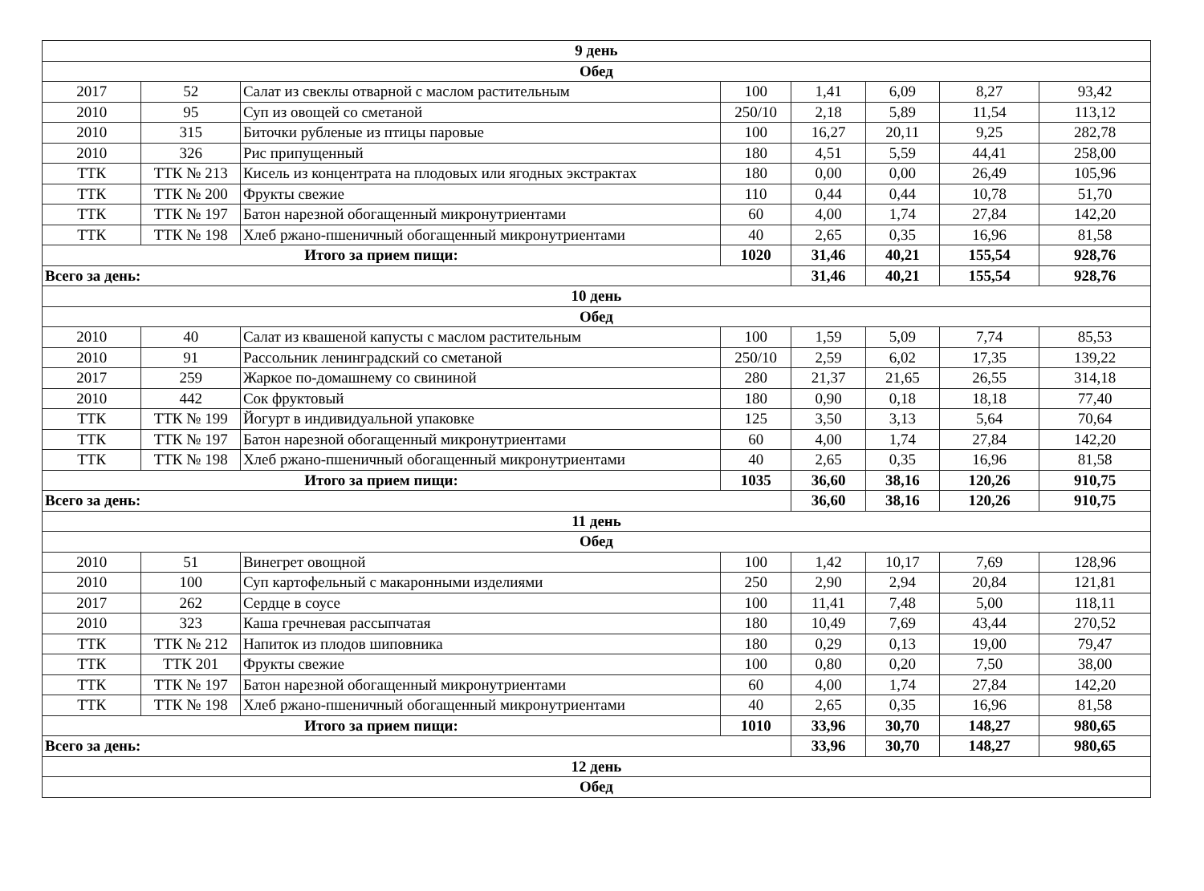| 9 день | | | | | | | |
| Обед | | | | | | | |
| 2017 | 52 | Салат из свеклы отварной с маслом растительным | 100 | 1,41 | 6,09 | 8,27 | 93,42 |
| 2010 | 95 | Суп из овощей со сметаной | 250/10 | 2,18 | 5,89 | 11,54 | 113,12 |
| 2010 | 315 | Биточки рубленые из птицы паровые | 100 | 16,27 | 20,11 | 9,25 | 282,78 |
| 2010 | 326 | Рис припущенный | 180 | 4,51 | 5,59 | 44,41 | 258,00 |
| ТТК | ТТК № 213 | Кисель из концентрата на плодовых или ягодных экстрактах | 180 | 0,00 | 0,00 | 26,49 | 105,96 |
| ТТК | ТТК № 200 | Фрукты свежие | 110 | 0,44 | 0,44 | 10,78 | 51,70 |
| ТТК | ТТК № 197 | Батон нарезной обогащенный микронутриентами | 60 | 4,00 | 1,74 | 27,84 | 142,20 |
| ТТК | ТТК № 198 | Хлеб ржано-пшеничный обогащенный микронутриентами | 40 | 2,65 | 0,35 | 16,96 | 81,58 |
| Итого за прием пищи: | | | 1020 | 31,46 | 40,21 | 155,54 | 928,76 |
| Всего за день: | | | | 31,46 | 40,21 | 155,54 | 928,76 |
| 10 день | | | | | | | |
| Обед | | | | | | | |
| 2010 | 40 | Салат из квашеной капусты с маслом растительным | 100 | 1,59 | 5,09 | 7,74 | 85,53 |
| 2010 | 91 | Рассольник ленинградский со сметаной | 250/10 | 2,59 | 6,02 | 17,35 | 139,22 |
| 2017 | 259 | Жаркое по-домашнему со свининой | 280 | 21,37 | 21,65 | 26,55 | 314,18 |
| 2010 | 442 | Сок фруктовый | 180 | 0,90 | 0,18 | 18,18 | 77,40 |
| ТТК | ТТК № 199 | Йогурт в индивидуальной упаковке | 125 | 3,50 | 3,13 | 5,64 | 70,64 |
| ТТК | ТТК № 197 | Батон нарезной обогащенный микронутриентами | 60 | 4,00 | 1,74 | 27,84 | 142,20 |
| ТТК | ТТК № 198 | Хлеб ржано-пшеничный обогащенный микронутриентами | 40 | 2,65 | 0,35 | 16,96 | 81,58 |
| Итого за прием пищи: | | | 1035 | 36,60 | 38,16 | 120,26 | 910,75 |
| Всего за день: | | | | 36,60 | 38,16 | 120,26 | 910,75 |
| 11 день | | | | | | | |
| Обед | | | | | | | |
| 2010 | 51 | Винегрет овощной | 100 | 1,42 | 10,17 | 7,69 | 128,96 |
| 2010 | 100 | Суп картофельный с макаронными изделиями | 250 | 2,90 | 2,94 | 20,84 | 121,81 |
| 2017 | 262 | Сердце в соусе | 100 | 11,41 | 7,48 | 5,00 | 118,11 |
| 2010 | 323 | Каша гречневая рассыпчатая | 180 | 10,49 | 7,69 | 43,44 | 270,52 |
| ТТК | ТТК № 212 | Напиток из плодов шиповника | 180 | 0,29 | 0,13 | 19,00 | 79,47 |
| ТТК | ТТК 201 | Фрукты свежие | 100 | 0,80 | 0,20 | 7,50 | 38,00 |
| ТТК | ТТК № 197 | Батон нарезной обогащенный микронутриентами | 60 | 4,00 | 1,74 | 27,84 | 142,20 |
| ТТК | ТТК № 198 | Хлеб ржано-пшеничный обогащенный микронутриентами | 40 | 2,65 | 0,35 | 16,96 | 81,58 |
| Итого за прием пищи: | | | 1010 | 33,96 | 30,70 | 148,27 | 980,65 |
| Всего за день: | | | | 33,96 | 30,70 | 148,27 | 980,65 |
| 12 день | | | | | | | |
| Обед | | | | | | | |